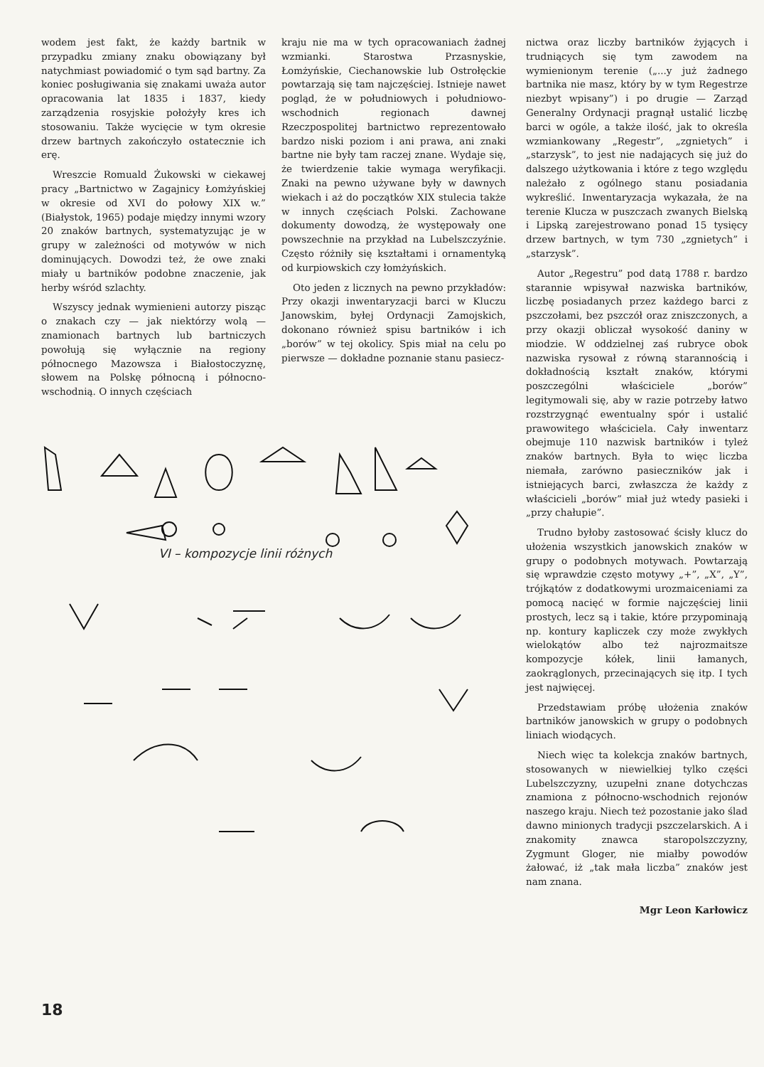wodem jest fakt, że każdy bartnik w przypadku zmiany znaku obowiązany był natychmiast powiadomić o tym sąd bartny. Za koniec posługiwania się znakami uważa autor opracowania lat 1835 i 1837, kiedy zarządzenia rosyjskie położyły kres ich stosowaniu. Także wycięcie w tym okresie drzew bartnych zakończyło ostatecznie ich erę.
Wreszcie Romuald Żukowski w ciekawej pracy „Bartnictwo w Zagajnicy Łomżyńskiej w okresie od XVI do połowy XIX w.” (Białystok, 1965) podaje między innymi wzory 20 znaków bartnych, systematyzując je w grupy w zależności od motywów w nich dominujących. Dowodzi też, że owe znaki miały u bartników podobne znaczenie, jak herby wśród szlachty.
Wszyscy jednak wymienieni autorzy pisząc o znakach czy — jak niektórzy wolą — znamionach bartnych lub bartniczych powołują się wyłącznie na regiony północnego Mazowsza i Białostoczyznę, słowem na Polskę północną i północno-wschodnią. O innych częściach
kraju nie ma w tych opracowaniach żadnej wzmianki. Starostwa Przasnyskie, Łomżyńskie, Ciechanowskie lub Ostrołęckie powtarzają się tam najczęściej. Istnieje nawet pogląd, że w południowych i południowo-wschodnich regionach dawnej Rzeczpospolitej bartnictwo reprezentowało bardzo niski poziom i ani prawa, ani znaki bartne nie były tam raczej znane. Wydaje się, że twierdzenie takie wymaga weryfikacji. Znaki na pewno używane były w dawnych wiekach i aż do początków XIX stulecia także w innych częściach Polski. Zachowane dokumenty dowodzą, że występowały one powszechnie na przykład na Lubelszczyźnie. Często różniły się kształtami i ornamentyką od kurpiowskich czy łomżyńskich.
Oto jeden z licznych na pewno przykładów: Przy okazji inwentaryzacji barci w Kluczu Janowskim, byłej Ordynacji Zamojskich, dokonano również spisu bartników i ich „borów” w tej okolicy. Spis miał na celu po pierwsze — dokładne poznanie stanu pasiecz-
VI – kompozycje linii różnych
nictwa oraz liczby bartników żyjących i trudniących się tym zawodem na wymienionym terenie („...y już żadnego bartnika nie masz, który by w tym Regestrze niezbyt wpisany”) i po drugie — Zarząd Generalny Ordynacji pragnął ustalić liczbę barci w ogóle, a także ilość, jak to określa wzmiankowany „Regestr”, „zgnietych” i „starzysk”, to jest nie nadających się już do dalszego użytkowania i które z tego względu należało z ogólnego stanu posiadania wykreślić. Inwentaryzacja wykazała, że na terenie Klucza w puszczach zwanych Bielską i Lipską zarejestrowano ponad 15 tysięcy drzew bartnych, w tym 730 „zgnietych” i „starzysk”.
Autor „Regestru” pod datą 1788 r. bardzo starannie wpisywał nazwiska bartników, liczbę posiadanych przez każdego barci z pszczołami, bez pszczół oraz zniszczonych, a przy okazji obliczał wysokość daniny w miodzie. W oddzielnej zaś rubryce obok nazwiska rysował z równą starannością i dokładnością kształt znaków, którymi poszczególni właściciele „borów” legitymowali się, aby w razie potrzeby łatwo rozstrzygnąć ewentualny spór i ustalić prawowitego właściciela. Cały inwentarz obejmuje 110 nazwisk bartników i tyleż znaków bartnych. Była to więc liczba niemała, zarówno pasieczników jak i istniejących barci, zwłaszcza że każdy z właścicieli „borów” miał już wtedy pasieki i „przy chałupie”.
Trudno byłoby zastosować ścisły klucz do ułożenia wszystkich janowskich znaków w grupy o podobnych motywach. Powtarzają się wprawdzie często motywy „+”, „X”, „Y”, trójkątów z dodatkowymi urozmaiceniami za pomocą nacięć w formie najczęściej linii prostych, lecz są i takie, które przypominają np. kontury kapliczek czy może zwykłych wielokątów albo też najrozmaitsze kompozycje kółek, linii łamanych, zaokrąglonych, przecinających się itp. I tych jest najwięcej.
Przedstawiam próbę ułożenia znaków bartników janowskich w grupy o podobnych liniach wiodących.
Niech więc ta kolekcja znaków bartnych, stosowanych w niewielkiej tylko części Lubelszczyzny, uzupełni znane dotychczas znamiona z północno-wschodnich rejonów naszego kraju. Niech też pozostanie jako ślad dawno minionych tradycji pszczelarskich. A i znakomity znawca staropolszczyzny, Zygmunt Gloger, nie miałby powodów żałować, iż „tak mała liczba” znaków jest nam znana.
Mgr Leon Karłowicz
18